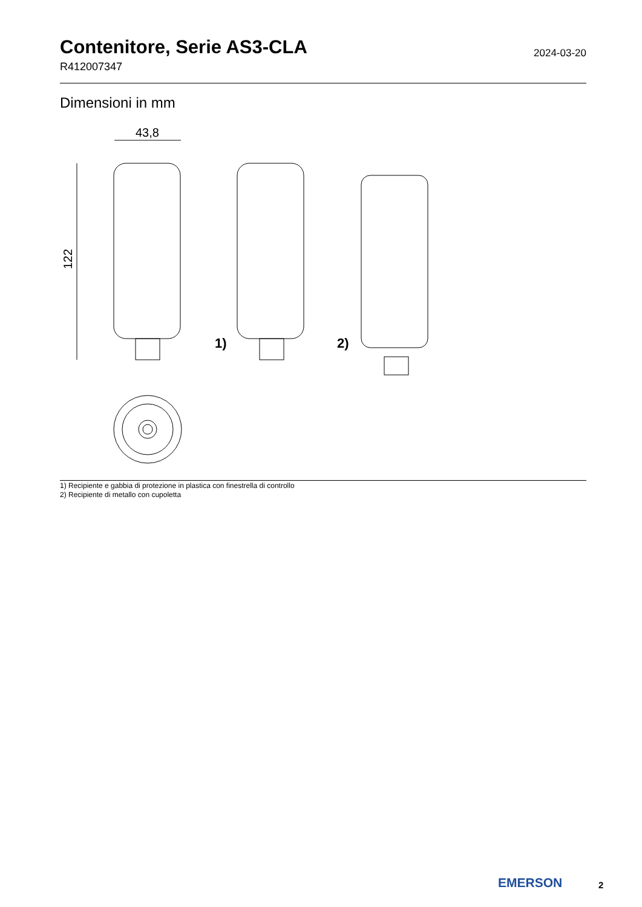Contenitore, Serie AS3-CLA
2024-03-20
R412007347
Dimensioni in mm
43,8
122
1)
2)
1) Recipiente e gabbia di protezione in plastica con finestrella di controllo
2) Recipiente di metallo con cupoletta
EMERSON 2